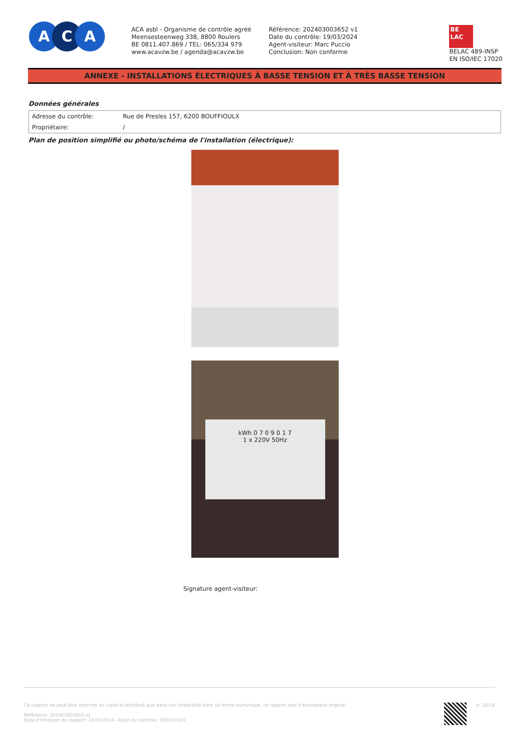A C A
ACA asbl - Organisme de contrôle agréé
Meensesteenweg 338, 8800 Roulers
BE 0811.407.869 / TEL: 065/334 979
www.acavzw.be / agenda@acavzw.be
Référence: 202403003652 v1
Date du contrôle: 19/03/2024
Agent-visiteur: Marc Puccio
Conclusion: Non conforme
BE
LAC
BELAC 489-INSP
EN ISO/IEC 17020
ANNEXE - INSTALLATIONS ÉLECTRIQUES À BASSE TENSION ET À TRÈS BASSE TENSION
Données générales
| Adresse du contrôle: | Rue de Presles 157, 6200 BOUFFIOULX |
| Propriétaire: | / |
Plan de position simplifié ou photo/schéma de l'installation (électrique):
kWh 0 7 0 9 0 1 7
1 x 220V 50Hz
Signature agent-visiteur:
Ce rapport ne peut être imprimé ou copié et distribué que dans son intégralité dans sa forme numérique. ce rapport sert d'exemplaire original
Référence: 202403003652 v1
Date d'émission du rapport: 19/03/2024 - Date du contrôle: 19/03/2024
p. 10/14